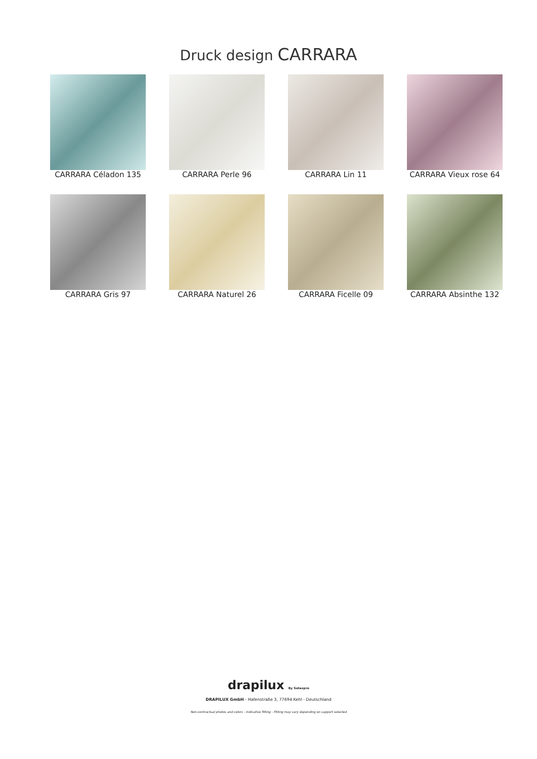Druck design CARRARA
CARRARA Céladon 135
CARRARA Perle 96
CARRARA Lin 11
CARRARA Vieux rose 64
CARRARA Gris 97
CARRARA Naturel 26
CARRARA Ficelle 09
CARRARA Absinthe 132
drapilux By Sotexpro
DRAPILUX GmbH - Hafenstraße 3, 77694 Kehl - Deutschland
Non-contractual photos and colors - Indicative fitting - Fitting may vary depending on support selected